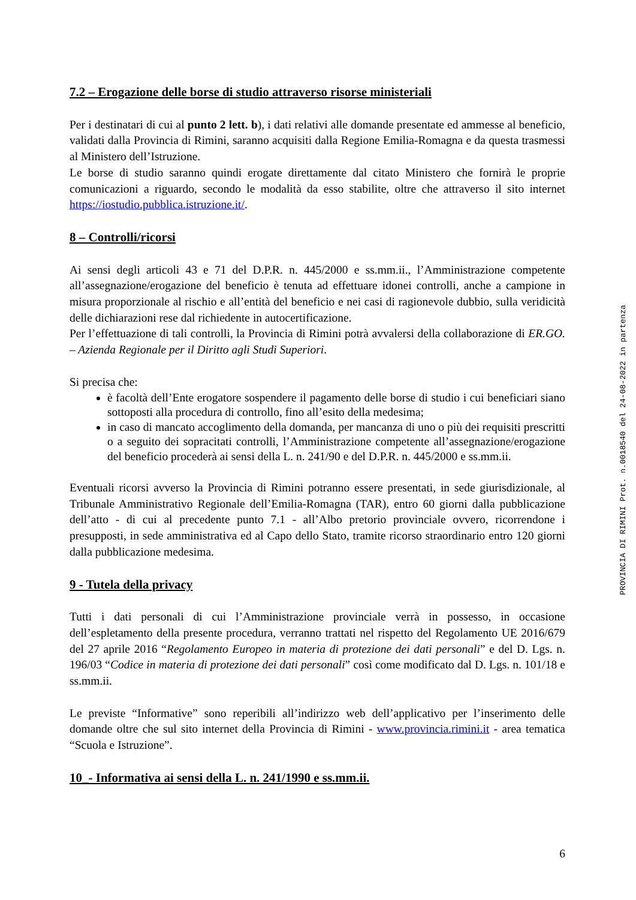7.2 – Erogazione delle borse di studio attraverso risorse ministeriali
Per i destinatari di cui al punto 2 lett. b), i dati relativi alle domande presentate ed ammesse al beneficio, validati dalla Provincia di Rimini, saranno acquisiti dalla Regione Emilia-Romagna e da questa trasmessi al Ministero dell’Istruzione.
Le borse di studio saranno quindi erogate direttamente dal citato Ministero che fornirà le proprie comunicazioni a riguardo, secondo le modalità da esso stabilite, oltre che attraverso il sito internet https://iostudio.pubblica.istruzione.it/.
8 – Controlli/ricorsi
Ai sensi degli articoli 43 e 71 del D.P.R. n. 445/2000 e ss.mm.ii., l’Amministrazione competente all’assegnazione/erogazione del beneficio è tenuta ad effettuare idonei controlli, anche a campione in misura proporzionale al rischio e all’entità del beneficio e nei casi di ragionevole dubbio, sulla veridicità delle dichiarazioni rese dal richiedente in autocertificazione.
Per l’effettuazione di tali controlli, la Provincia di Rimini potrà avvalersi della collaborazione di ER.GO. – Azienda Regionale per il Diritto agli Studi Superiori.
Si precisa che:
è facoltà dell’Ente erogatore sospendere il pagamento delle borse di studio i cui beneficiari siano sottoposti alla procedura di controllo, fino all’esito della medesima;
in caso di mancato accoglimento della domanda, per mancanza di uno o più dei requisiti prescritti o a seguito dei sopracitati controlli, l’Amministrazione competente all’assegnazione/erogazione del beneficio procederà ai sensi della L. n. 241/90 e del D.P.R. n. 445/2000 e ss.mm.ii.
Eventuali ricorsi avverso la Provincia di Rimini potranno essere presentati, in sede giurisdizionale, al Tribunale Amministrativo Regionale dell’Emilia-Romagna (TAR), entro 60 giorni dalla pubblicazione dell’atto - di cui al precedente punto 7.1 - all’Albo pretorio provinciale ovvero, ricorrendone i presupposti, in sede amministrativa ed al Capo dello Stato, tramite ricorso straordinario entro 120 giorni dalla pubblicazione medesima.
9 - Tutela della privacy
Tutti i dati personali di cui l’Amministrazione provinciale verrà in possesso, in occasione dell’espletamento della presente procedura, verranno trattati nel rispetto del Regolamento UE 2016/679 del 27 aprile 2016 “Regolamento Europeo in materia di protezione dei dati personali” e del D. Lgs. n. 196/03 “Codice in materia di protezione dei dati personali” così come modificato dal D. Lgs. n. 101/18 e ss.mm.ii.
Le previste “Informative” sono reperibili all’indirizzo web dell’applicativo per l’inserimento delle domande oltre che sul sito internet della Provincia di Rimini - www.provincia.rimini.it - area tematica “Scuola e Istruzione”.
10_- Informativa ai sensi della L. n. 241/1990 e ss.mm.ii.
PROVINCIA DI RIMINI Prot. n.0018540 del 24-08-2022 in partenza
6